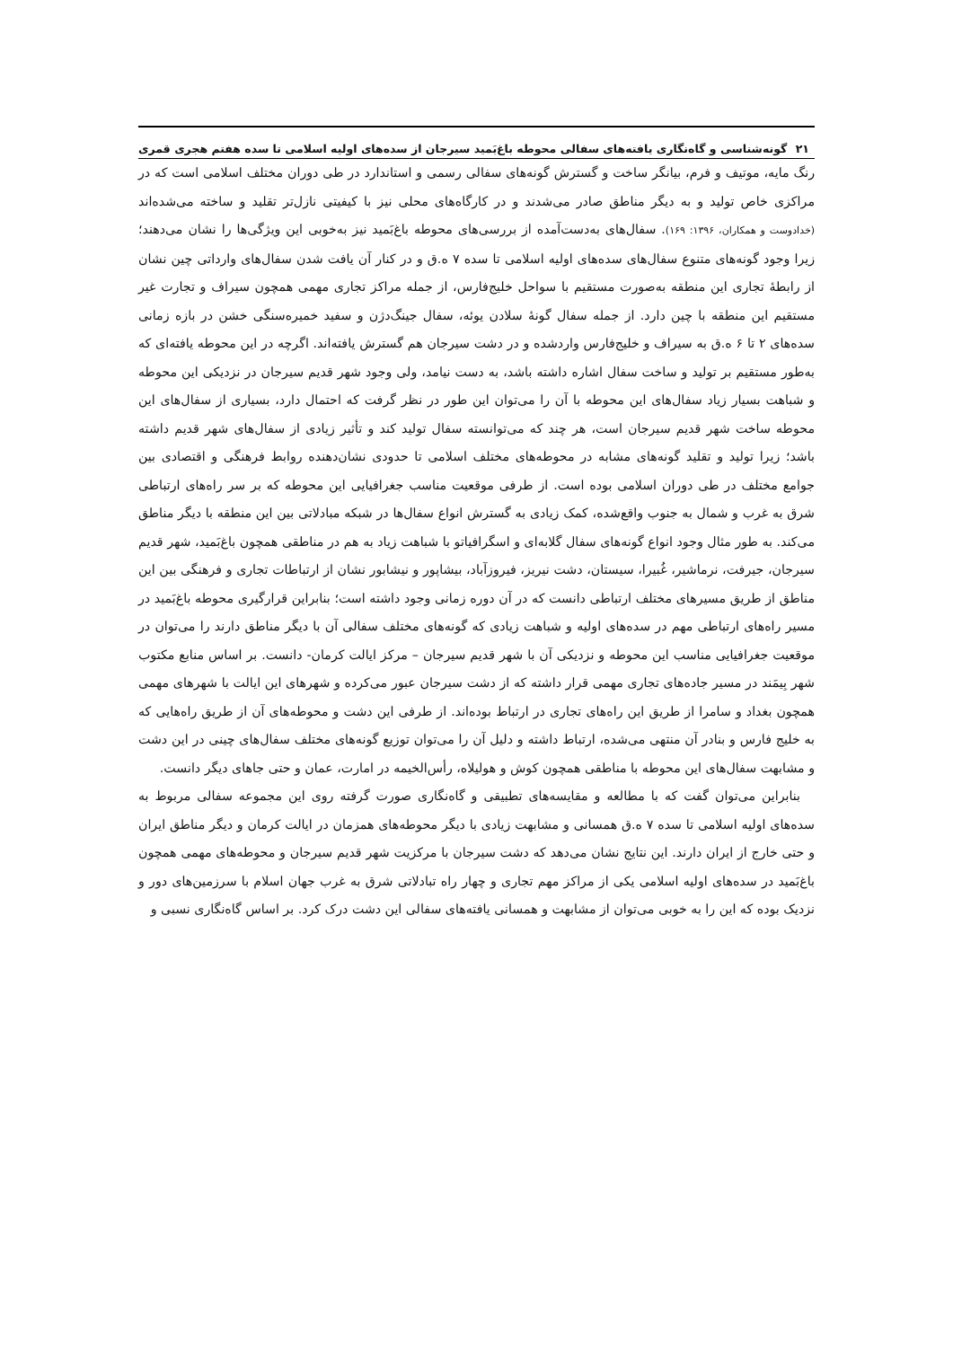۲۱ گونه‌شناسی و گاه‌نگاری یافته‌های سفالی محوطه باغ‌بَمید سیرجان از سده‌های اولیه اسلامی تا سده هفتم هجری قمری
رنگ مایه، موتیف و فرم، بیانگر ساخت و گسترش گونه‌های سفالی رسمی و استاندارد در طی دوران مختلف اسلامی است که در مراکزی خاص تولید و به دیگر مناطق صادر می‌شدند و در کارگاه‌های محلی نیز با کیفیتی نازل‌تر تقلید و ساخته می‌شده‌اند (خدادوست و همکاران، ۱۳۹۶: ۱۶۹). سفال‌های به‌دست‌آمده از بررسی‌های محوطه باغ‌بَمید نیز به‌خوبی این ویژگی‌ها را نشان می‌دهند؛ زیرا وجود گونه‌های متنوع سفال‌های سده‌های اولیه اسلامی تا سده ۷ ه.ق و در کنار آن یافت شدن سفال‌های وارداتی چین نشان از رابطۀ تجاری این منطقه به‌صورت مستقیم با سواحل خلیج‌فارس، از جمله مراکز تجاری مهمی همچون سیراف و تجارت غیر مستقیم این منطقه با چین دارد. از جمله سفال گونۀ سلادن یوئه، سفال جینگ‌دژن و سفید خمیره‌سنگی خشن در بازه زمانی سده‌های ۲ تا ۶ ه.ق به سیراف و خلیج‌فارس واردشده و در دشت سیرجان هم گسترش یافته‌اند. اگرچه در این محوطه یافته‌ای که به‌طور مستقیم بر تولید و ساخت سفال اشاره داشته باشد، به دست نیامد، ولی وجود شهر قدیم سیرجان در نزدیکی این محوطه و شباهت بسیار زیاد سفال‌های این محوطه با آن را می‌توان این طور در نظر گرفت که احتمال دارد، بسیاری از سفال‌های این محوطه ساخت شهر قدیم سیرجان است، هر چند که می‌توانسته سفال تولید کند و تأثیر زیادی از سفال‌های شهر قدیم داشته باشد؛ زیرا تولید و تقلید گونه‌های مشابه در محوطه‌های مختلف اسلامی تا حدودی نشان‌دهنده روابط فرهنگی و اقتصادی بین جوامع مختلف در طی دوران اسلامی بوده است. از طرفی موقعیت مناسب جغرافیایی این محوطه که بر سر راه‌های ارتباطی شرق به غرب و شمال به جنوب واقع‌شده، کمک زیادی به گسترش انواع سفال‌ها در شبکه مبادلاتی بین این منطقه با دیگر مناطق می‌کند. به طور مثال وجود انواع گونه‌های سفال گلابه‌ای و اسگرافیاتو با شباهت زیاد به هم در مناطقی همچون باغ‌بَمید، شهر قدیم سیرجان، جیرفت، نرماشیر، غُبیرا، سیستان، دشت نیریز، فیروزآباد، بیشاپور و نیشابور نشان از ارتباطات تجاری و فرهنگی بین این مناطق از طریق مسیرهای مختلف ارتباطی دانست که در آن دوره زمانی وجود داشته است؛ بنابراین قرارگیری محوطه باغ‌بَمید در مسیر راه‌های ارتباطی مهم در سده‌های اولیه و شباهت زیادی که گونه‌های مختلف سفالی آن با دیگر مناطق دارند را می‌توان در موقعیت جغرافیایی مناسب این محوطه و نزدیکی آن با شهر قدیم سیرجان – مرکز ایالت کرمان- دانست. بر اساس منابع مکتوب شهر بِیمَند در مسیر جاده‌های تجاری مهمی قرار داشته که از دشت سیرجان عبور می‌کرده و شهرهای این ایالت با شهرهای مهمی همچون بغداد و سامرا از طریق این راه‌های تجاری در ارتباط بوده‌اند. از طرفی این دشت و محوطه‌های آن از طریق راه‌هایی که به خلیج فارس و بنادر آن منتهی می‌شده، ارتباط داشته و دلیل آن را می‌توان توزیع گونه‌های مختلف سفال‌های چینی در این دشت و مشابهت سفال‌های این محوطه با مناطقی همچون کوش و هولیلاه، رأس‌الخیمه در امارت، عمان و حتی جاهای دیگر دانست.
بنابراین می‌توان گفت که با مطالعه و مقایسه‌های تطبیقی و گاه‌نگاری صورت گرفته روی این مجموعه سفالی مربوط به سده‌های اولیه اسلامی تا سده ۷ ه.ق همسانی و مشابهت زیادی با دیگر محوطه‌های همزمان در ایالت کرمان و دیگر مناطق ایران و حتی خارج از ایران دارند. این نتایج نشان می‌دهد که دشت سیرجان با مرکزیت شهر قدیم سیرجان و محوطه‌های مهمی همچون باغ‌بَمید در سده‌های اولیه اسلامی یکی از مراکز مهم تجاری و چهار راه تبادلاتی شرق به غرب جهان اسلام با سرزمین‌های دور و نزدیک بوده که این را به خوبی می‌توان از مشابهت و همسانی یافته‌های سفالی این دشت درک کرد. بر اساس گاه‌نگاری نسبی و